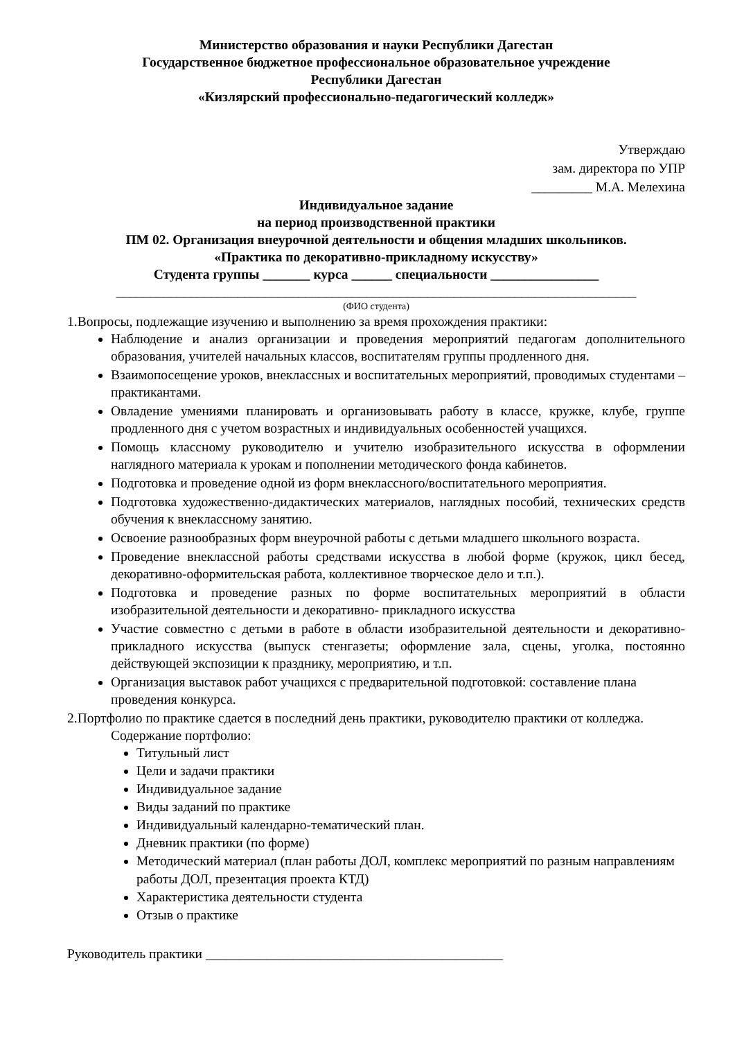Министерство образования и науки Республики Дагестан
Государственное бюджетное профессиональное образовательное учреждение
Республики Дагестан
«Кизлярский профессионально-педагогический колледж»
Утверждаю
зам. директора по УПР
_________ М.А. Мелехина
Индивидуальное задание
на период производственной практики
ПМ 02. Организация внеурочной деятельности и общения младших школьников.
«Практика по декоративно-прикладному искусству»
Студента группы _______ курса ______ специальности ________________
_____________________________________________________________________________
(ФИО студента)
1.Вопросы, подлежащие изучению и выполнению за время прохождения практики:
Наблюдение и анализ организации и проведения мероприятий педагогам дополнительного образования, учителей начальных классов, воспитателям группы продленного дня.
Взаимопосещение уроков, внеклассных и воспитательных мероприятий, проводимых студентами – практикантами.
Овладение умениями планировать и организовывать работу в классе, кружке, клубе, группе продленного дня с учетом возрастных и индивидуальных особенностей учащихся.
Помощь классному руководителю и учителю изобразительного искусства в оформлении наглядного материала к урокам и пополнении методического фонда кабинетов.
Подготовка и проведение одной из форм внеклассного/воспитательного мероприятия.
Подготовка художественно-дидактических материалов, наглядных пособий, технических средств обучения к внеклассному занятию.
Освоение разнообразных форм внеурочной работы с детьми младшего школьного возраста.
Проведение внеклассной работы средствами искусства в любой форме (кружок, цикл бесед, декоративно-оформительская работа, коллективное творческое дело и т.п.).
Подготовка и проведение разных по форме воспитательных мероприятий в области изобразительной деятельности и декоративно- прикладного искусства
Участие совместно с детьми в работе в области изобразительной деятельности и декоративно- прикладного искусства (выпуск стенгазеты; оформление зала, сцены, уголка, постоянно действующей экспозиции к празднику, мероприятию, и т.п.
Организация выставок работ учащихся с предварительной подготовкой: составление плана проведения конкурса.
2.Портфолио по практике сдается в последний день практики, руководителю практики от колледжа.
Содержание портфолио:
Титульный лист
Цели и задачи практики
Индивидуальное задание
Виды заданий по практике
Индивидуальный календарно-тематический план.
Дневник практики (по форме)
Методический материал (план работы ДОЛ, комплекс мероприятий по разным направлениям работы ДОЛ, презентация проекта КТД)
Характеристика деятельности студента
Отзыв о практике
Руководитель практики ____________________________________________